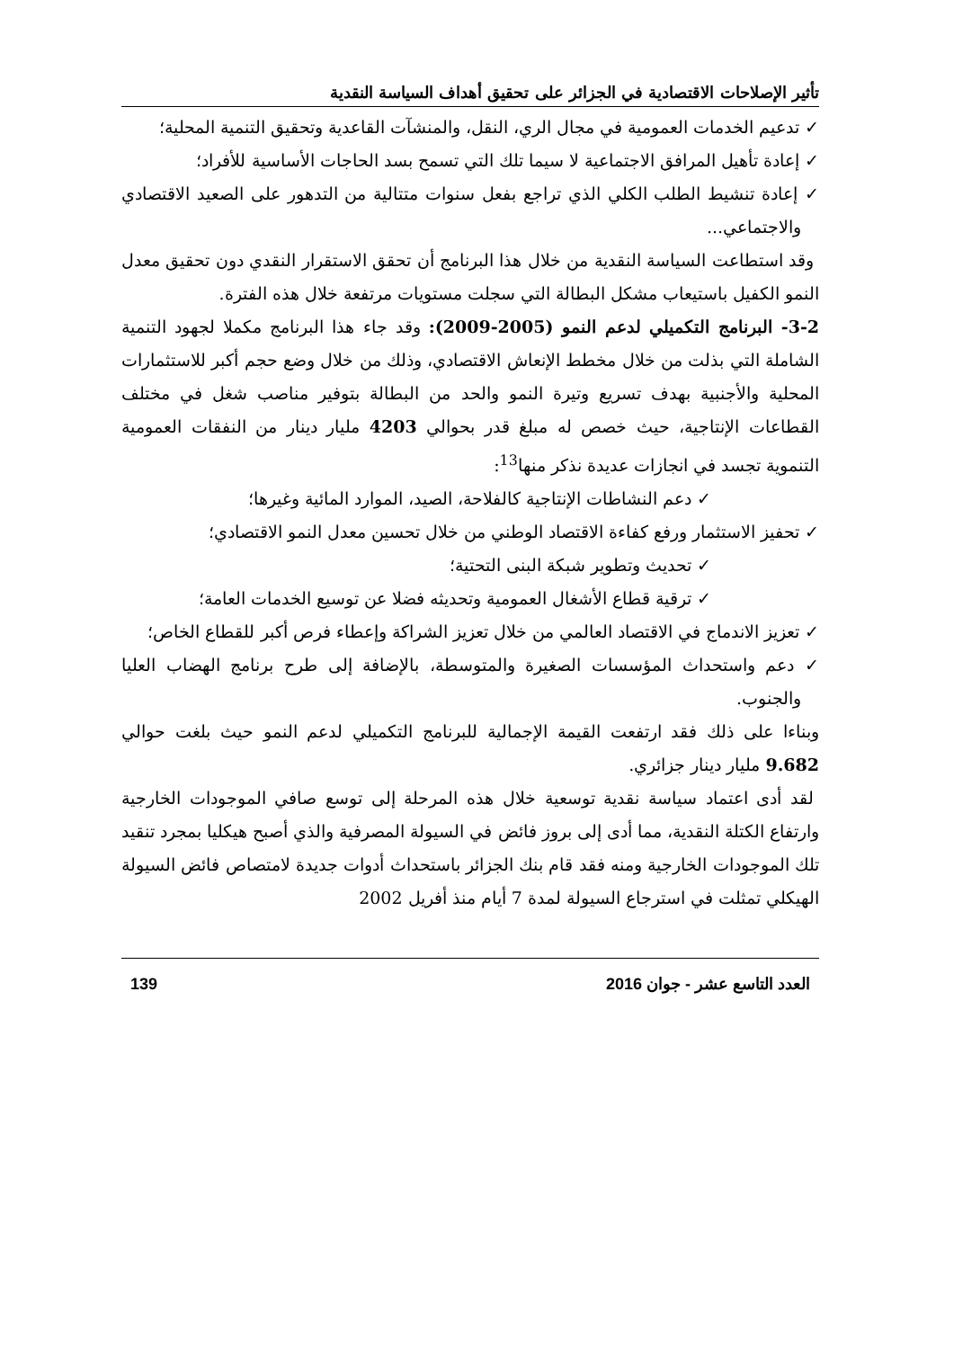تأثير الإصلاحات الاقتصادية في الجزائر على تحقيق أهداف السياسة النقدية
✓ تدعيم الخدمات العمومية في مجال الري، النقل، والمنشآت القاعدية وتحقيق التنمية المحلية؛
✓ إعادة تأهيل المرافق الاجتماعية لا سيما تلك التي تسمح بسد الحاجات الأساسية للأفراد؛
✓ إعادة تنشيط الطلب الكلي الذي تراجع بفعل سنوات متتالية من التدهور على الصعيد الاقتصادي والاجتماعي...
وقد استطاعت السياسة النقدية من خلال هذا البرنامج أن تحقق الاستقرار النقدي دون تحقيق معدل النمو الكفيل باستيعاب مشكل البطالة التي سجلت مستويات مرتفعة خلال هذه الفترة.
3-2- البرنامج التكميلي لدعم النمو (2005-2009): وقد جاء هذا البرنامج مكملا لجهود التنمية الشاملة التي بذلت من خلال مخطط الإنعاش الاقتصادي، وذلك من خلال وضع حجم أكبر للاستثمارات المحلية والأجنبية بهدف تسريع وتيرة النمو والحد من البطالة بتوفير مناصب شغل في مختلف القطاعات الإنتاجية، حيث خصص له مبلغ قدر بحوالي 4203 مليار دينار من النفقات العمومية التنموية تجسد في انجازات عديدة نذكر منها<sup>13</sup>:
✓ دعم النشاطات الإنتاجية كالفلاحة، الصيد، الموارد المائية وغيرها؛
✓ تحفيز الاستثمار ورفع كفاءة الاقتصاد الوطني من خلال تحسين معدل النمو الاقتصادي؛
✓ تحديث وتطوير شبكة البنى التحتية؛
✓ ترقية قطاع الأشغال العمومية وتحديثه فضلا عن توسيع الخدمات العامة؛
✓ تعزيز الاندماج في الاقتصاد العالمي من خلال تعزيز الشراكة وإعطاء فرص أكبر للقطاع الخاص؛
✓ دعم واستحداث المؤسسات الصغيرة والمتوسطة، بالإضافة إلى طرح برنامج الهضاب العليا والجنوب.
وبناءا على ذلك فقد ارتفعت القيمة الإجمالية للبرنامج التكميلي لدعم النمو حيث بلغت حوالي 9.682 مليار دينار جزائري.
لقد أدى اعتماد سياسة نقدية توسعية خلال هذه المرحلة إلى توسع صافي الموجودات الخارجية وارتفاع الكتلة النقدية، مما أدى إلى بروز فائض في السيولة المصرفية والذي أصبح هيكليا بمجرد تنقيد تلك الموجودات الخارجية ومنه فقد قام بنك الجزائر باستحداث أدوات جديدة لامتصاص فائض السيولة الهيكلي تمثلت في استرجاع السيولة لمدة 7 أيام منذ أفريل 2002
العدد التاسع عشر - جوان 2016 139